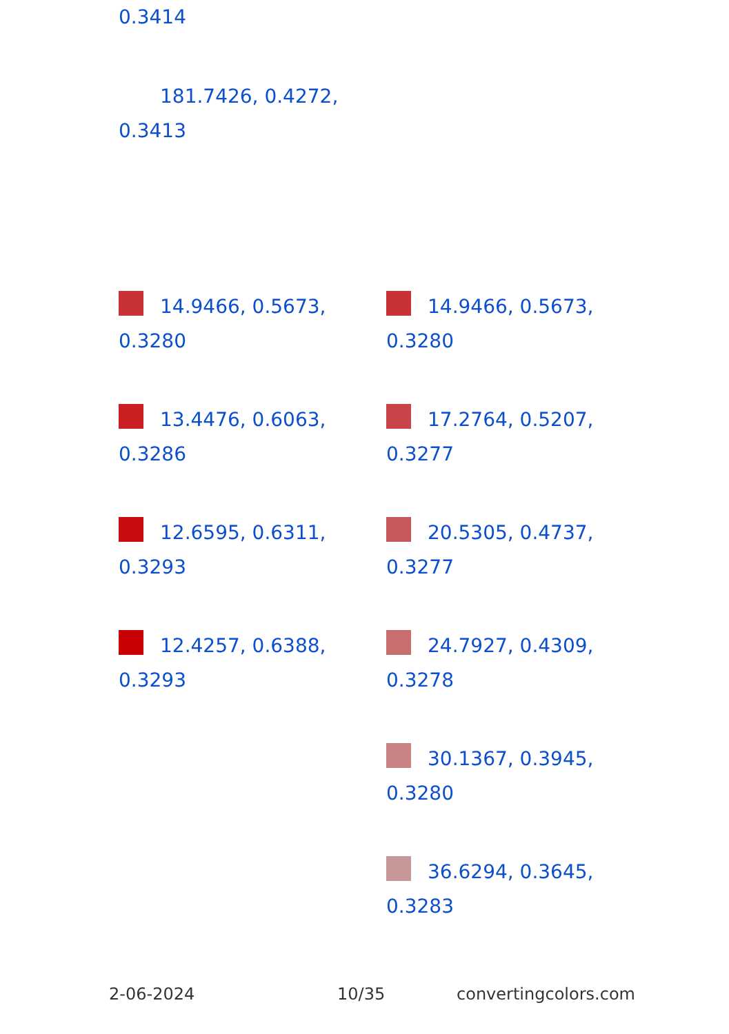0.3414
181.7426, 0.4272, 0.3413
14.9466, 0.5673, 0.3280
14.9466, 0.5673, 0.3280
13.4476, 0.6063, 0.3286
17.2764, 0.5207, 0.3277
12.6595, 0.6311, 0.3293
20.5305, 0.4737, 0.3277
12.4257, 0.6388, 0.3293
24.7927, 0.4309, 0.3278
30.1367, 0.3945, 0.3280
36.6294, 0.3645, 0.3283
2-06-2024 10/35 convertingcolors.com